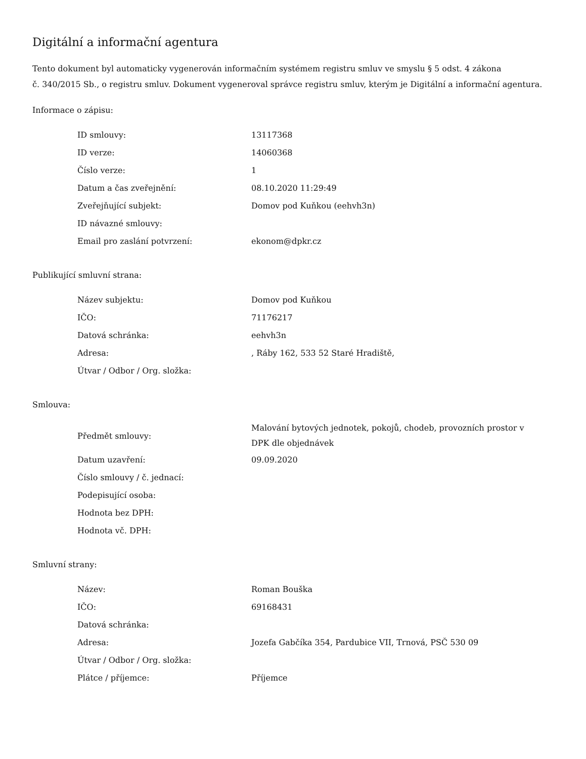Digitální a informační agentura
Tento dokument byl automaticky vygenerován informačním systémem registru smluv ve smyslu § 5 odst. 4 zákona
č. 340/2015 Sb., o registru smluv. Dokument vygeneroval správce registru smluv, kterým je Digitální a informační agentura.
Informace o zápisu:
| ID smlouvy: | 13117368 |
| ID verze: | 14060368 |
| Číslo verze: | 1 |
| Datum a čas zveřejnění: | 08.10.2020 11:29:49 |
| Zveřejňující subjekt: | Domov pod Kuňkou (eehvh3n) |
| ID návazné smlouvy: | |
| Email pro zaslání potvrzení: | ekonom@dpkr.cz |
Publikující smluvní strana:
| Název subjektu: | Domov pod Kuňkou |
| IČO: | 71176217 |
| Datová schránka: | eehvh3n |
| Adresa: | , Ráby 162, 533 52 Staré Hradiště, |
| Útvar / Odbor / Org. složka: | |
Smlouva:
| Předmět smlouvy: | Malování bytových jednotek, pokojů, chodeb, provozních prostor v DPK dle objednávek |
| Datum uzavření: | 09.09.2020 |
| Číslo smlouvy / č. jednací: | |
| Podepisující osoba: | |
| Hodnota bez DPH: | |
| Hodnota vč. DPH: | |
Smluvní strany:
| Název: | Roman Bouška |
| IČO: | 69168431 |
| Datová schránka: | |
| Adresa: | Jozefa Gabčíka 354, Pardubice VII, Trnová, PSČ 530 09 |
| Útvar / Odbor / Org. složka: | |
| Plátce / příjemce: | Příjemce |